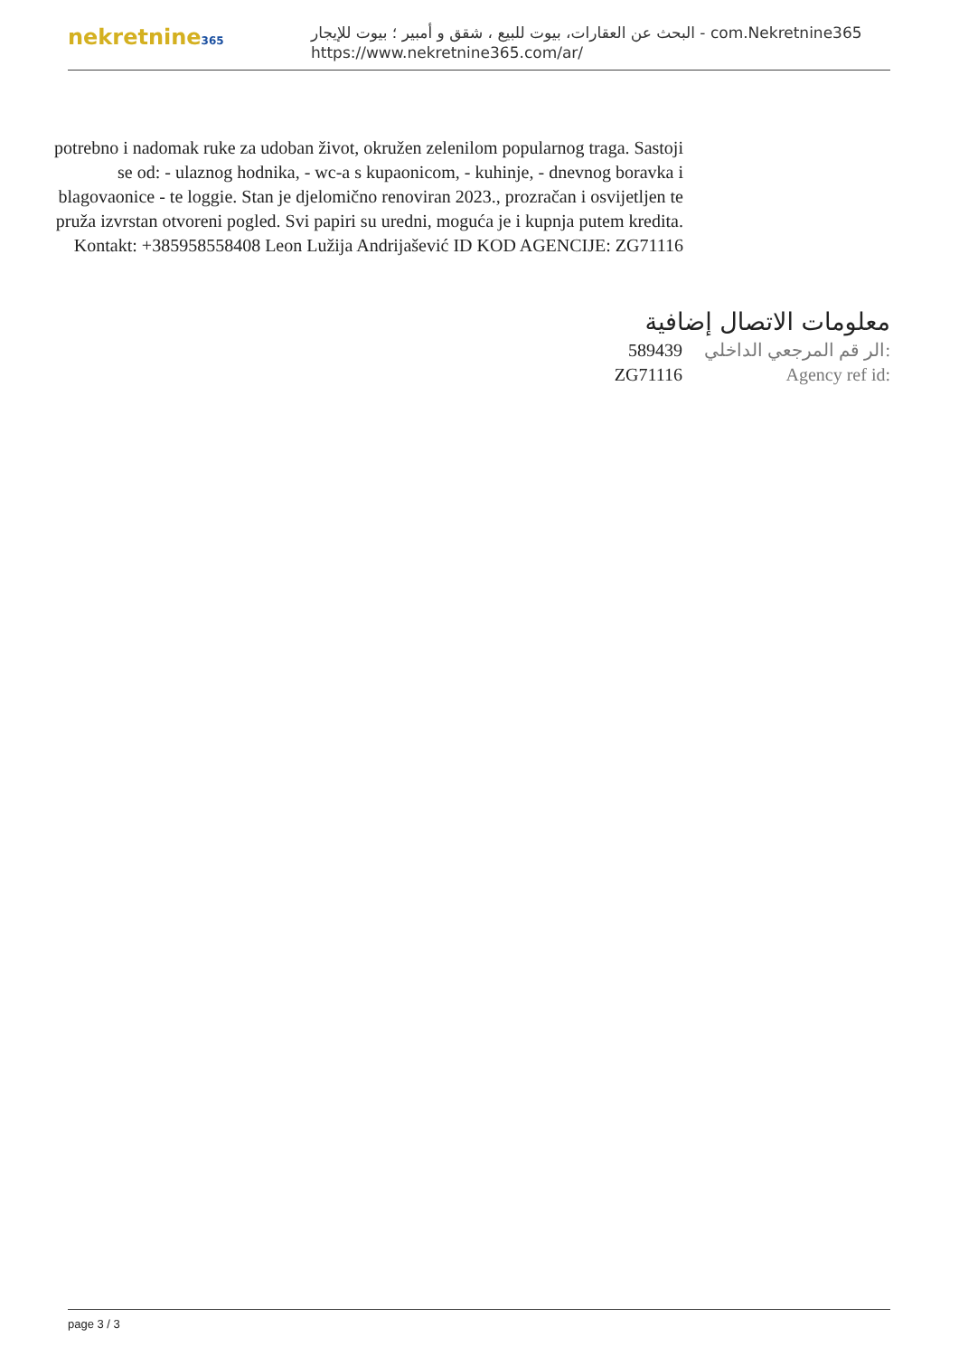nekretnine365
البحث عن العقارات، بيوت للبيع ، شقق و أمبير ؛ بيوت للإيجار - com.Nekretnine365
https://www.nekretnine365.com/ar/
potrebno i nadomak ruke za udoban život, okružen zelenilom popularnog traga. Sastoji se od: - ulaznog hodnika, - wc-a s kupaonicom, - kuhinje, - dnevnog boravka i blagovaonice - te loggie. Stan je djelomično renoviran 2023., prozračan i osvijetljen te pruža izvrstan otvoreni pogled. Svi papiri su uredni, moguća je i kupnja putem kredita. Kontakt: +385958558408 Leon Lužija Andrijašević ID KOD AGENCIJE: ZG71116
معلومات الاتصال إضافية
| 589439 | الر قم المرجعي الداخلي: |
| ZG71116 | Agency ref id: |
page 3 / 3